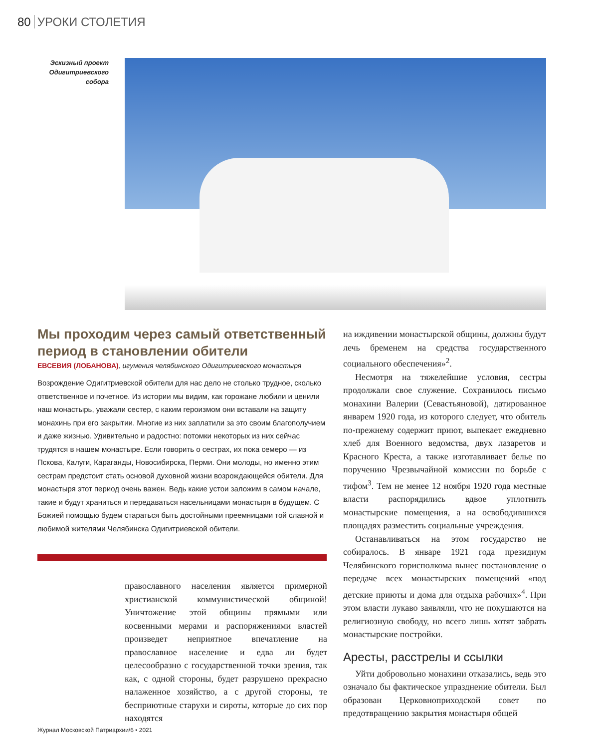80 УРОКИ СТОЛЕТИЯ
Эскизный проект Одигитриевского собора
Мы проходим через самый ответственный период в становлении обители
ЕВСЕВИЯ (ЛОБАНОВА), игумения челябинского Одигитриевского монастыря
Возрождение Одигитриевской обители для нас дело не столько трудное, сколько ответственное и почетное. Из истории мы видим, как горожане любили и ценили наш монастырь, уважали сестер, с каким героизмом они вставали на защиту монахинь при его закрытии. Многие из них заплатили за это своим благополучием и даже жизнью. Удивительно и радостно: потомки некоторых из них сейчас трудятся в нашем монастыре. Если говорить о сестрах, их пока семеро — из Пскова, Калуги, Караганды, Новосибирска, Перми. Они молоды, но именно этим сестрам предстоит стать основой духовной жизни возрождающейся обители. Для монастыря этот период очень важен. Ведь какие устои заложим в самом начале, такие и будут храниться и передаваться насельницами монастыря в будущем. С Божией помощью будем стараться быть достойными преемницами той славной и любимой жителями Челябинска Одигитриевской обители.
православного населения является примерной христианской коммунистической общиной! Уничтожение этой общины прямыми или косвенными мерами и распоряжениями властей произведет неприятное впечатление на православное население и едва ли будет целесообразно с государственной точки зрения, так как, с одной стороны, будет разрушено прекрасно налаженное хозяйство, а с другой стороны, те бесприютные старухи и сироты, которые до сих пор находятся
на иждивении монастырской общины, должны будут лечь бременем на средства государственного социального обеспечения»<sup>2</sup>.
Несмотря на тяжелейшие условия, сестры продолжали свое служение. Сохранилось письмо монахини Валерии (Севастьяновой), датированное январем 1920 года, из которого следует, что обитель по-прежнему содержит приют, выпекает ежедневно хлеб для Военного ведомства, двух лазаретов и Красного Креста, а также изготавливает белье по поручению Чрезвычайной комиссии по борьбе с тифом<sup>3</sup>. Тем не менее 12 ноября 1920 года местные власти распорядились вдвое уплотнить монастырские помещения, а на освободившихся площадях разместить социальные учреждения.
Останавливаться на этом государство не собиралось. В январе 1921 года президиум Челябинского горисполкома вынес постановление о передаче всех монастырских помещений «под детские приюты и дома для отдыха рабочих»<sup>4</sup>. При этом власти лукаво заявляли, что не покушаются на религиозную свободу, но всего лишь хотят забрать монастырские постройки.
Аресты, расстрелы и ссылки
Уйти добровольно монахини отказались, ведь это означало бы фактическое упразднение обители. Был образован Церковноприходской совет по предотвращению закрытия монастыря общей
Журнал Московской Патриархии/6 • 2021